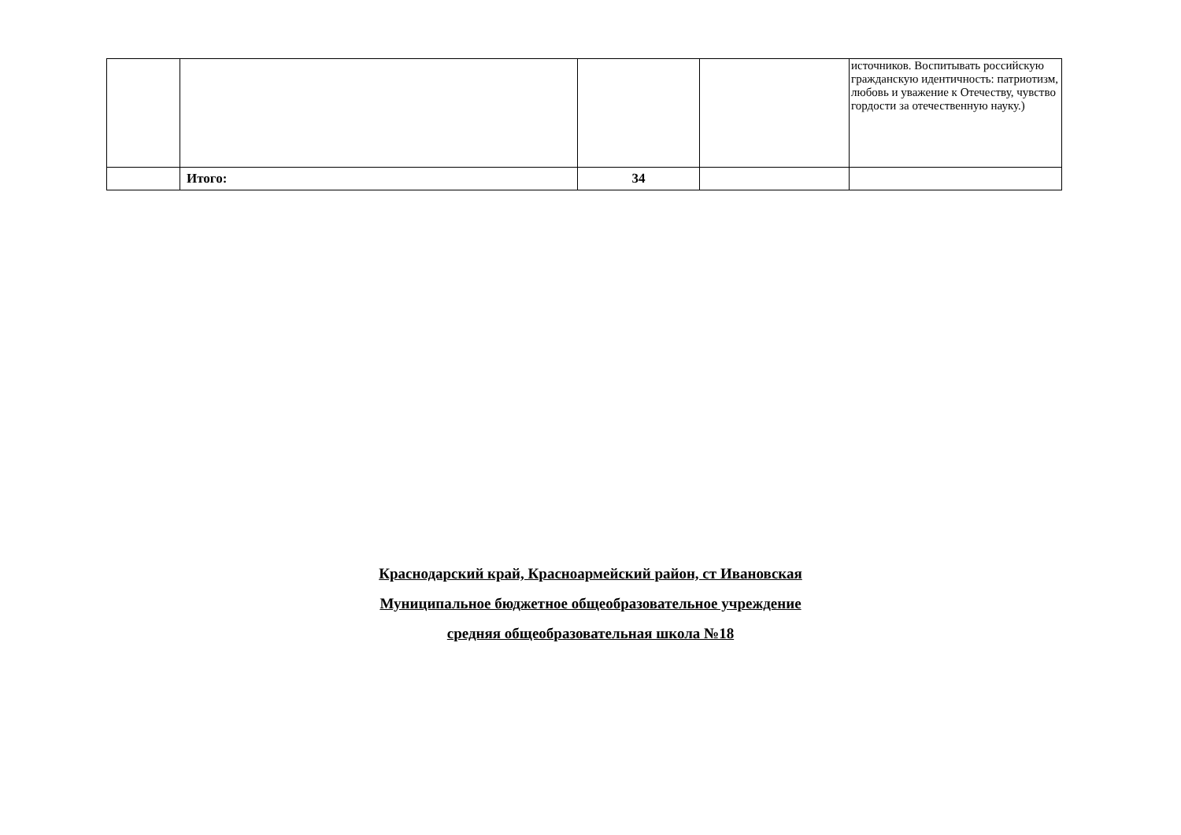| | | | | источников. Воспитывать российскую гражданскую идентичность: патриотизм, любовь и уважение к Отечеству, чувство гордости за отечественную науку.) |
| | Итого: | 34 | | |
Краснодарский край, Красноармейский район, ст Ивановская
Муниципальное бюджетное общеобразовательное учреждение
средняя общеобразовательная школа №18